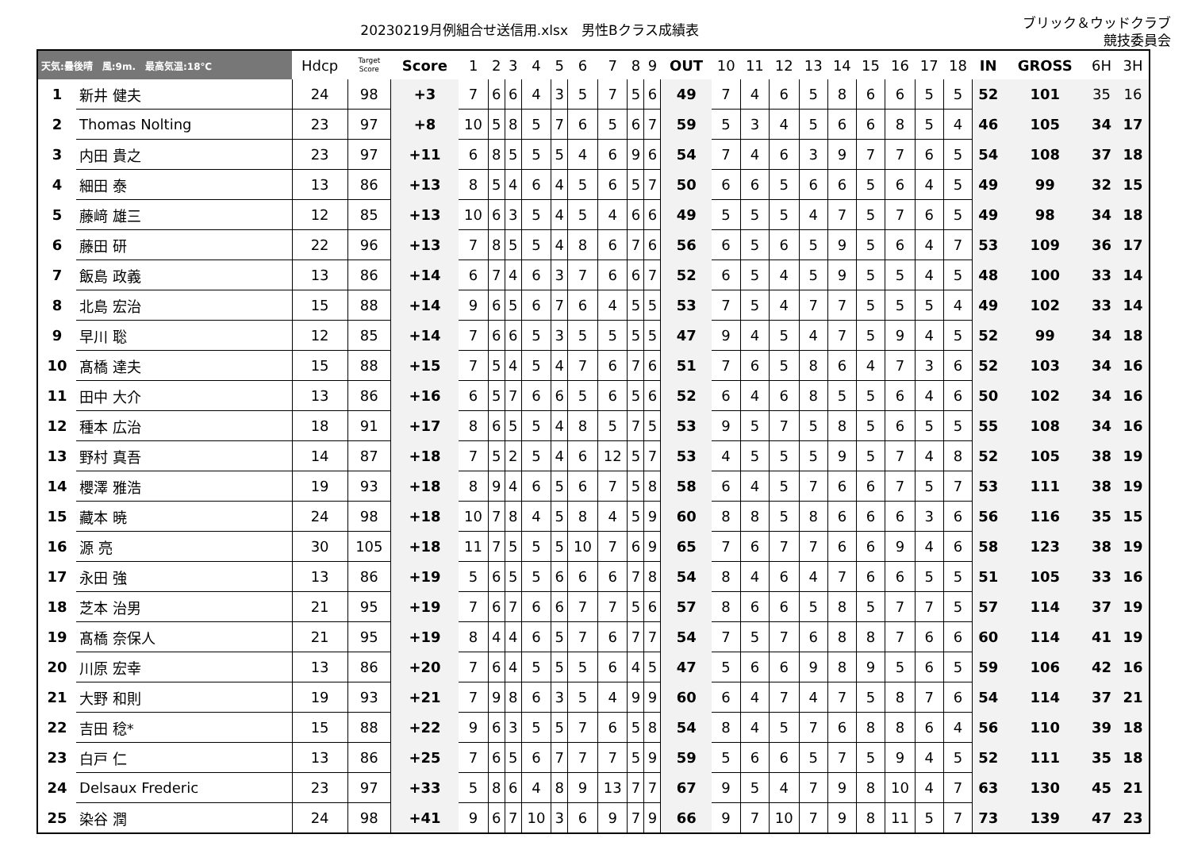20230219月例組合せ送信用.xlsx　男性Bクラス成績表
ブリック＆ウッドクラブ
競技委員会
| 天気:曇後晴 風:9m. 最高気温:18℃ | | Hdcp | Target Score | Score | 1 | 2 | 3 | 4 | 5 | 6 | 7 | 8 | 9 | OUT | 10 | 11 | 12 | 13 | 14 | 15 | 16 | 17 | 18 | IN | GROSS | 6H | 3H |
| --- | --- | --- | --- | --- | --- | --- | --- | --- | --- | --- | --- | --- | --- | --- | --- | --- | --- | --- | --- | --- | --- | --- | --- | --- | --- | --- | --- |
| 1 | 新井 健夫 | 24 | 98 | +3 | 7 | 6 | 6 | 4 | 3 | 5 | 7 | 5 | 6 | 49 | 7 | 4 | 6 | 5 | 8 | 6 | 6 | 5 | 5 | 52 | 101 | 35 | 16 |
| 2 | Thomas Nolting | 23 | 97 | +8 | 10 | 5 | 8 | 5 | 7 | 6 | 5 | 6 | 7 | 59 | 5 | 3 | 4 | 5 | 6 | 6 | 8 | 5 | 4 | 46 | 105 | 34 | 17 |
| 3 | 内田 貴之 | 23 | 97 | +11 | 6 | 8 | 5 | 5 | 5 | 4 | 6 | 9 | 6 | 54 | 7 | 4 | 6 | 3 | 9 | 7 | 7 | 6 | 5 | 54 | 108 | 37 | 18 |
| 4 | 細田 泰 | 13 | 86 | +13 | 8 | 5 | 4 | 6 | 4 | 5 | 6 | 5 | 7 | 50 | 6 | 6 | 5 | 6 | 6 | 5 | 6 | 4 | 5 | 49 | 99 | 32 | 15 |
| 5 | 藤﨑 雄三 | 12 | 85 | +13 | 10 | 6 | 3 | 5 | 4 | 5 | 4 | 6 | 6 | 49 | 5 | 5 | 5 | 4 | 7 | 5 | 7 | 6 | 5 | 49 | 98 | 34 | 18 |
| 6 | 藤田 研 | 22 | 96 | +13 | 7 | 8 | 5 | 5 | 4 | 8 | 6 | 7 | 6 | 56 | 6 | 5 | 6 | 5 | 9 | 5 | 6 | 4 | 7 | 53 | 109 | 36 | 17 |
| 7 | 飯島 政義 | 13 | 86 | +14 | 6 | 7 | 4 | 6 | 3 | 7 | 6 | 6 | 7 | 52 | 6 | 5 | 4 | 5 | 9 | 5 | 5 | 4 | 5 | 48 | 100 | 33 | 14 |
| 8 | 北島 宏治 | 15 | 88 | +14 | 9 | 6 | 5 | 6 | 7 | 6 | 4 | 5 | 5 | 53 | 7 | 5 | 4 | 7 | 7 | 5 | 5 | 5 | 4 | 49 | 102 | 33 | 14 |
| 9 | 早川 聡 | 12 | 85 | +14 | 7 | 6 | 6 | 5 | 3 | 5 | 5 | 5 | 5 | 47 | 9 | 4 | 5 | 4 | 7 | 5 | 9 | 4 | 5 | 52 | 99 | 34 | 18 |
| 10 | 髙橋 達夫 | 15 | 88 | +15 | 7 | 5 | 4 | 5 | 4 | 7 | 6 | 7 | 6 | 51 | 7 | 6 | 5 | 8 | 6 | 4 | 7 | 3 | 6 | 52 | 103 | 34 | 16 |
| 11 | 田中 大介 | 13 | 86 | +16 | 6 | 5 | 7 | 6 | 6 | 5 | 6 | 5 | 6 | 52 | 6 | 4 | 6 | 8 | 5 | 5 | 6 | 4 | 6 | 50 | 102 | 34 | 16 |
| 12 | 種本 広治 | 18 | 91 | +17 | 8 | 6 | 5 | 5 | 4 | 8 | 5 | 7 | 5 | 53 | 9 | 5 | 7 | 5 | 8 | 5 | 6 | 5 | 5 | 55 | 108 | 34 | 16 |
| 13 | 野村 真吾 | 14 | 87 | +18 | 7 | 5 | 2 | 5 | 4 | 6 | 12 | 5 | 7 | 53 | 4 | 5 | 5 | 5 | 9 | 5 | 7 | 4 | 8 | 52 | 105 | 38 | 19 |
| 14 | 櫻澤 雅浩 | 19 | 93 | +18 | 8 | 9 | 4 | 6 | 5 | 6 | 7 | 5 | 8 | 58 | 6 | 4 | 5 | 7 | 6 | 6 | 7 | 5 | 7 | 53 | 111 | 38 | 19 |
| 15 | 藏本 暁 | 24 | 98 | +18 | 10 | 7 | 8 | 4 | 5 | 8 | 4 | 5 | 9 | 60 | 8 | 8 | 5 | 8 | 6 | 6 | 6 | 3 | 6 | 56 | 116 | 35 | 15 |
| 16 | 源 亮 | 30 | 105 | +18 | 11 | 7 | 5 | 5 | 5 | 10 | 7 | 6 | 9 | 65 | 7 | 6 | 7 | 7 | 6 | 6 | 9 | 4 | 6 | 58 | 123 | 38 | 19 |
| 17 | 永田 強 | 13 | 86 | +19 | 5 | 6 | 5 | 5 | 6 | 6 | 6 | 7 | 8 | 54 | 8 | 4 | 6 | 4 | 7 | 6 | 6 | 5 | 5 | 51 | 105 | 33 | 16 |
| 18 | 芝本 治男 | 21 | 95 | +19 | 7 | 6 | 7 | 6 | 6 | 7 | 7 | 5 | 6 | 57 | 8 | 6 | 6 | 5 | 8 | 5 | 7 | 7 | 5 | 57 | 114 | 37 | 19 |
| 19 | 髙橋 奈保人 | 21 | 95 | +19 | 8 | 4 | 4 | 6 | 5 | 7 | 6 | 7 | 7 | 54 | 7 | 5 | 7 | 6 | 8 | 8 | 7 | 6 | 6 | 60 | 114 | 41 | 19 |
| 20 | 川原 宏幸 | 13 | 86 | +20 | 7 | 6 | 4 | 5 | 5 | 5 | 6 | 4 | 5 | 47 | 5 | 6 | 6 | 9 | 8 | 9 | 5 | 6 | 5 | 59 | 106 | 42 | 16 |
| 21 | 大野 和則 | 19 | 93 | +21 | 7 | 9 | 8 | 6 | 3 | 5 | 4 | 9 | 9 | 60 | 6 | 4 | 7 | 4 | 7 | 5 | 8 | 7 | 6 | 54 | 114 | 37 | 21 |
| 22 | 吉田 稔* | 15 | 88 | +22 | 9 | 6 | 3 | 5 | 5 | 7 | 6 | 5 | 8 | 54 | 8 | 4 | 5 | 7 | 6 | 8 | 8 | 6 | 4 | 56 | 110 | 39 | 18 |
| 23 | 白戸 仁 | 13 | 86 | +25 | 7 | 6 | 5 | 6 | 7 | 7 | 7 | 5 | 9 | 59 | 5 | 6 | 6 | 5 | 7 | 5 | 9 | 4 | 5 | 52 | 111 | 35 | 18 |
| 24 | Delsaux Frederic | 23 | 97 | +33 | 5 | 8 | 6 | 4 | 8 | 9 | 13 | 7 | 7 | 67 | 9 | 5 | 4 | 7 | 9 | 8 | 10 | 4 | 7 | 63 | 130 | 45 | 21 |
| 25 | 染谷 潤 | 24 | 98 | +41 | 9 | 6 | 7 | 10 | 3 | 6 | 9 | 7 | 9 | 66 | 9 | 7 | 10 | 7 | 9 | 8 | 11 | 5 | 7 | 73 | 139 | 47 | 23 |